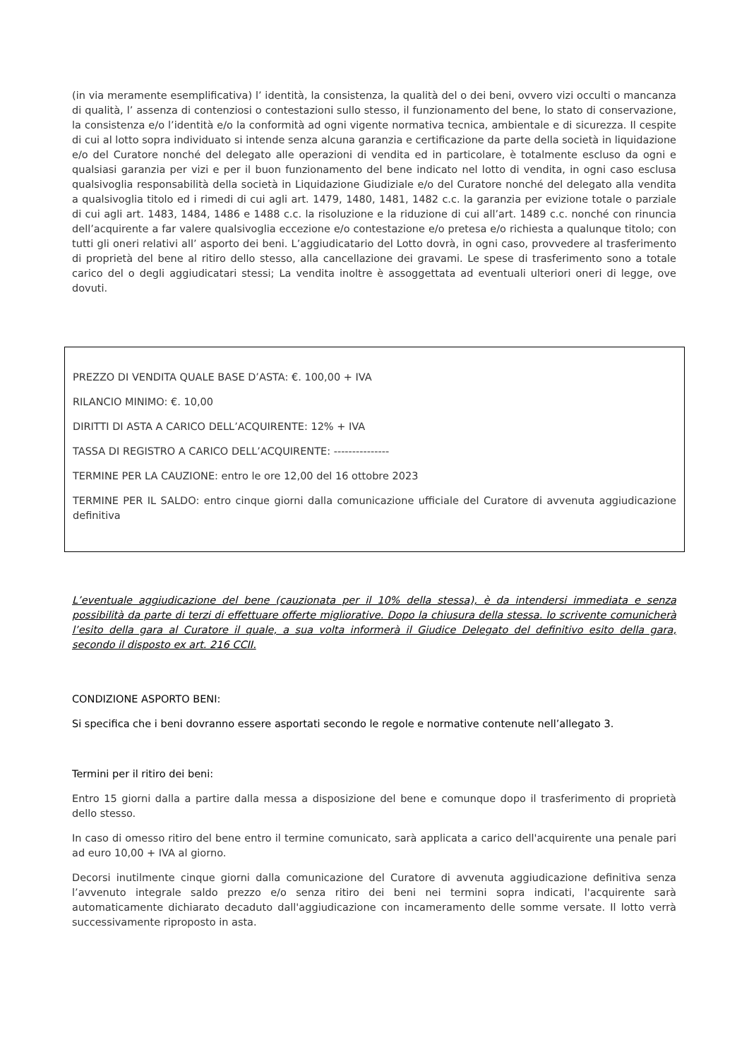(in via meramente esemplificativa) l’ identità, la consistenza, la qualità del o dei beni, ovvero vizi occulti o mancanza di qualità, l’ assenza di contenziosi o contestazioni sullo stesso, il funzionamento del bene, lo stato di conservazione, la consistenza e/o l’identità e/o la conformità ad ogni vigente normativa tecnica, ambientale e di sicurezza. Il cespite di cui al lotto sopra individuato si intende senza alcuna garanzia e certificazione da parte della società in liquidazione e/o del Curatore nonché del delegato alle operazioni di vendita ed in particolare, è totalmente escluso da ogni e qualsiasi garanzia per vizi e per il buon funzionamento del bene indicato nel lotto di vendita, in ogni caso esclusa qualsivoglia responsabilità della società in Liquidazione Giudiziale e/o del Curatore nonché del delegato alla vendita a qualsivoglia titolo ed i rimedi di cui agli art. 1479, 1480, 1481, 1482 c.c. la garanzia per evizione totale o parziale di cui agli art. 1483, 1484, 1486 e 1488 c.c. la risoluzione e la riduzione di cui all’art. 1489 c.c. nonché con rinuncia dell’acquirente a far valere qualsivoglia eccezione e/o contestazione e/o pretesa e/o richiesta a qualunque titolo; con tutti gli oneri relativi all’ asporto dei beni. L’aggiudicatario del Lotto dovrà, in ogni caso, provvedere al trasferimento di proprietà del bene al ritiro dello stesso, alla cancellazione dei gravami. Le spese di trasferimento sono a totale carico del o degli aggiudicatari stessi; La vendita inoltre è assoggettata ad eventuali ulteriori oneri di legge, ove dovuti.
PREZZO DI VENDITA QUALE BASE D’ASTA: €. 100,00 + IVA
RILANCIO MINIMO: €. 10,00
DIRITTI DI ASTA A CARICO DELL’ACQUIRENTE: 12% + IVA
TASSA DI REGISTRO A CARICO DELL’ACQUIRENTE: ---------------
TERMINE PER LA CAUZIONE: entro le ore 12,00 del 16 ottobre 2023
TERMINE PER IL SALDO: entro cinque giorni dalla comunicazione ufficiale del Curatore di avvenuta aggiudicazione definitiva
L’eventuale aggiudicazione del bene (cauzionata per il 10% della stessa), è da intendersi immediata e senza possibilità da parte di terzi di effettuare offerte migliorative. Dopo la chiusura della stessa. lo scrivente comunicherà l’esito della gara al Curatore il quale, a sua volta informerà il Giudice Delegato del definitivo esito della gara, secondo il disposto ex art. 216 CCII.
CONDIZIONE ASPORTO BENI:
Si specifica che i beni dovranno essere asportati secondo le regole e normative contenute nell’allegato 3.
Termini per il ritiro dei beni:
Entro 15 giorni dalla a partire dalla messa a disposizione del bene e comunque dopo il trasferimento di proprietà dello stesso.
In caso di omesso ritiro del bene entro il termine comunicato, sarà applicata a carico dell'acquirente una penale pari ad euro 10,00 + IVA al giorno.
Decorsi inutilmente cinque giorni dalla comunicazione del Curatore di avvenuta aggiudicazione definitiva senza l’avvenuto integrale saldo prezzo e/o senza ritiro dei beni nei termini sopra indicati, l'acquirente sarà automaticamente dichiarato decaduto dall'aggiudicazione con incameramento delle somme versate. Il lotto verrà successivamente riproposto in asta.